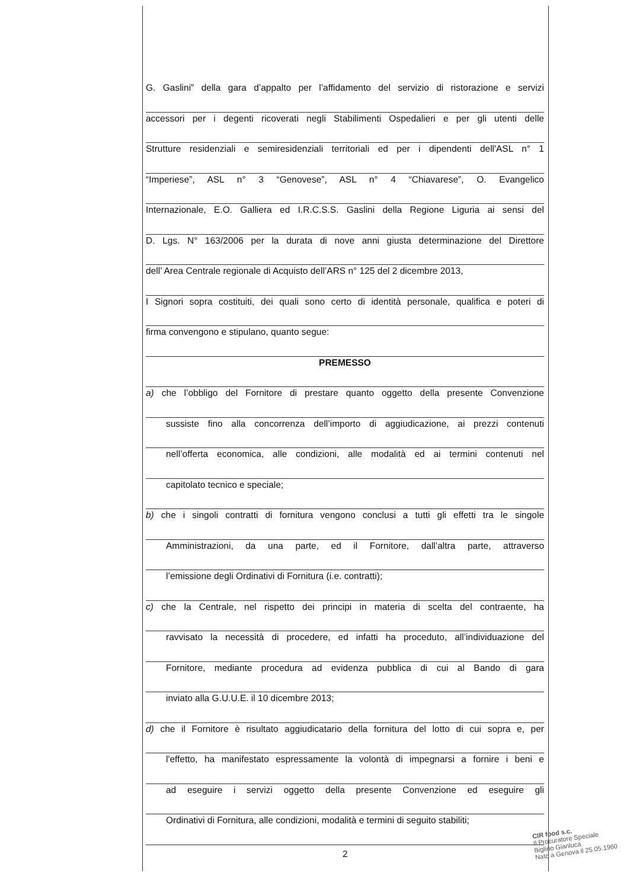G. Gaslini” della gara d’appalto per l’affidamento del servizio di ristorazione e servizi
accessori per i degenti ricoverati negli Stabilimenti Ospedalieri e per gli utenti delle
Strutture residenziali e semiresidenziali territoriali ed per i dipendenti dell'ASL n° 1
“Imperiese”, ASL n° 3 “Genovese”, ASL n° 4 “Chiavarese”, O. Evangelico
Internazionale, E.O. Galliera ed I.R.C.S.S. Gaslini della Regione Liguria ai sensi del
D. Lgs. N° 163/2006 per la durata di nove anni giusta determinazione del Direttore
dell’ Area Centrale regionale di Acquisto dell’ARS n° 125 del 2 dicembre 2013,
I Signori sopra costituiti, dei quali sono certo di identità personale, qualifica e poteri di
firma convengono e stipulano, quanto segue:
PREMESSO
a) che l’obbligo del Fornitore di prestare quanto oggetto della presente Convenzione
sussiste fino alla concorrenza dell’importo di aggiudicazione, ai prezzi contenuti
nell’offerta economica, alle condizioni, alle modalità ed ai termini contenuti nel
capitolato tecnico e speciale;
b) che i singoli contratti di fornitura vengono conclusi a tutti gli effetti tra le singole
Amministrazioni, da una parte, ed il Fornitore, dall’altra parte, attraverso
l’emissione degli Ordinativi di Fornitura (i.e. contratti);
c) che la Centrale, nel rispetto dei principi in materia di scelta del contraente, ha
ravvisato la necessità di procedere, ed infatti ha proceduto, all’individuazione del
Fornitore, mediante procedura ad evidenza pubblica di cui al Bando di gara
inviato alla G.U.U.E. il 10 dicembre 2013;
d) che il Fornitore è risultato aggiudicatario della fornitura del lotto di cui sopra e, per
l'effetto, ha manifestato espressamente la volontà di impegnarsi a fornire i beni e
ad eseguire i servizi oggetto della presente Convenzione ed eseguire gli
Ordinativi di Fornitura, alle condizioni, modalità e termini di seguito stabiliti;
2
CIR food s.c.
Il Procuratore Speciale
Biglino Gianluca
Nato a Genova il 25.05.1960